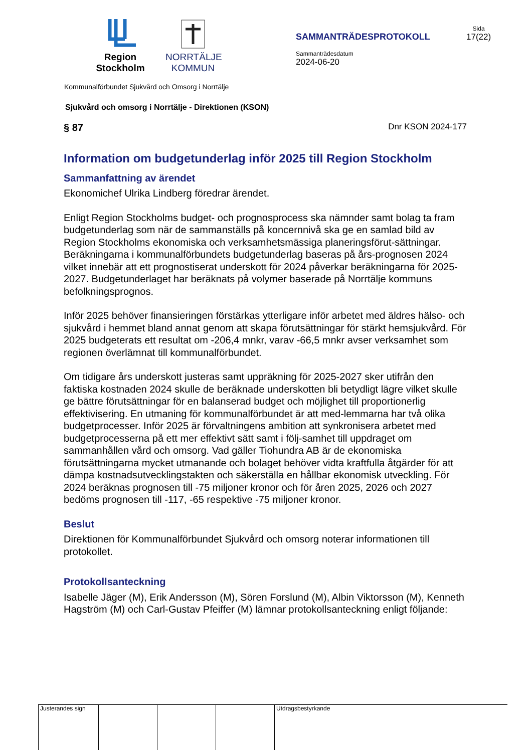Region
Stockholm
NORRTÄLJE
KOMMUN
SAMMANTRÄDESPROTOKOLL
Sammanträdesdatum
2024-06-20
Sida
17(22)
Kommunalförbundet Sjukvård och Omsorg i Norrtälje
Sjukvård och omsorg i Norrtälje - Direktionen (KSON)
§ 87 Dnr KSON 2024-177
Information om budgetunderlag inför 2025 till Region Stockholm
Sammanfattning av ärendet
Ekonomichef Ulrika Lindberg föredrar ärendet.
Enligt Region Stockholms budget- och prognosprocess ska nämnder samt bolag ta fram budgetunderlag som när de sammanställs på koncernnivå ska ge en samlad bild av Region Stockholms ekonomiska och verksamhetsmässiga planeringsförut-sättningar. Beräkningarna i kommunalförbundets budgetunderlag baseras på års-prognosen 2024 vilket innebär att ett prognostiserat underskott för 2024 påverkar beräkningarna för 2025-2027. Budgetunderlaget har beräknats på volymer baserade på Norrtälje kommuns befolkningsprognos.
Inför 2025 behöver finansieringen förstärkas ytterligare inför arbetet med äldres hälso- och sjukvård i hemmet bland annat genom att skapa förutsättningar för stärkt hemsjukvård. För 2025 budgeterats ett resultat om -206,4 mnkr, varav -66,5 mnkr avser verksamhet som regionen överlämnat till kommunalförbundet.
Om tidigare års underskott justeras samt uppräkning för 2025-2027 sker utifrån den faktiska kostnaden 2024 skulle de beräknade underskotten bli betydligt lägre vilket skulle ge bättre förutsättningar för en balanserad budget och möjlighet till proportionerlig effektivisering. En utmaning för kommunalförbundet är att med-lemmarna har två olika budgetprocesser. Inför 2025 är förvaltningens ambition att synkronisera arbetet med budgetprocesserna på ett mer effektivt sätt samt i följ-samhet till uppdraget om sammanhållen vård och omsorg. Vad gäller Tiohundra AB är de ekonomiska förutsättningarna mycket utmanande och bolaget behöver vidta kraftfulla åtgärder för att dämpa kostnadsutvecklingstakten och säkerställa en hållbar ekonomisk utveckling. För 2024 beräknas prognosen till -75 miljoner kronor och för åren 2025, 2026 och 2027 bedöms prognosen till -117, -65 respektive -75 miljoner kronor.
Beslut
Direktionen för Kommunalförbundet Sjukvård och omsorg noterar informationen till protokollet.
Protokollsanteckning
Isabelle Jäger (M), Erik Andersson (M), Sören Forslund (M), Albin Viktorsson (M), Kenneth Hagström (M) och Carl-Gustav Pfeiffer (M) lämnar protokollsanteckning enligt följande:
Justerandes sign Utdragsbestyrkande